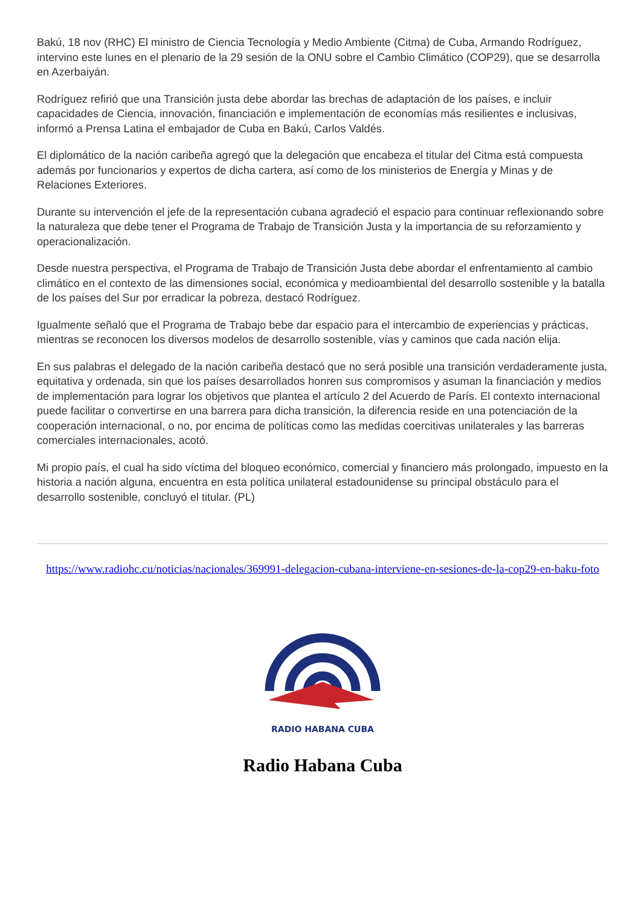Bakú, 18 nov (RHC) El ministro de Ciencia Tecnología y Medio Ambiente (Citma) de Cuba, Armando Rodríguez, intervino este lunes en el plenario de la 29 sesión de la ONU sobre el Cambio Climático (COP29), que se desarrolla en Azerbaiyán.
Rodríguez refirió que una Transición justa debe abordar las brechas de adaptación de los países, e incluir capacidades de Ciencia, innovación, financiación e implementación de economías más resilientes e inclusivas, informó a Prensa Latina el embajador de Cuba en Bakú, Carlos Valdés.
El diplomático de la nación caribeña agregó que la delegación que encabeza el titular del Citma está compuesta además por funcionarios y expertos de dicha cartera, así como de los ministerios de Energía y Minas y de Relaciones Exteriores.
Durante su intervención el jefe de la representación cubana agradeció el espacio para continuar reflexionando sobre la naturaleza que debe tener el Programa de Trabajo de Transición Justa y la importancia de su reforzamiento y operacionalización.
Desde nuestra perspectiva, el Programa de Trabajo de Transición Justa debe abordar el enfrentamiento al cambio climático en el contexto de las dimensiones social, económica y medioambiental del desarrollo sostenible y la batalla de los países del Sur por erradicar la pobreza, destacó Rodríguez.
Igualmente señaló que el Programa de Trabajo bebe dar espacio para el intercambio de experiencias y prácticas, mientras se reconocen los diversos modelos de desarrollo sostenible, vías y caminos que cada nación elija.
En sus palabras el delegado de la nación caribeña destacó que no será posible una transición verdaderamente justa, equitativa y ordenada, sin que los países desarrollados honren sus compromisos y asuman la financiación y medios de implementación para lograr los objetivos que plantea el artículo 2 del Acuerdo de París. El contexto internacional puede facilitar o convertirse en una barrera para dicha transición, la diferencia reside en una potenciación de la cooperación internacional, o no, por encima de políticas como las medidas coercitivas unilaterales y las barreras comerciales internacionales, acotó.
Mi propio país, el cual ha sido víctima del bloqueo económico, comercial y financiero más prolongado, impuesto en la historia a nación alguna, encuentra en esta política unilateral estadounidense su principal obstáculo para el desarrollo sostenible, concluyó el titular. (PL)
https://www.radiohc.cu/noticias/nacionales/369991-delegacion-cubana-interviene-en-sesiones-de-la-cop29-en-baku-foto
RADIO HABANA CUBA
Radio Habana Cuba